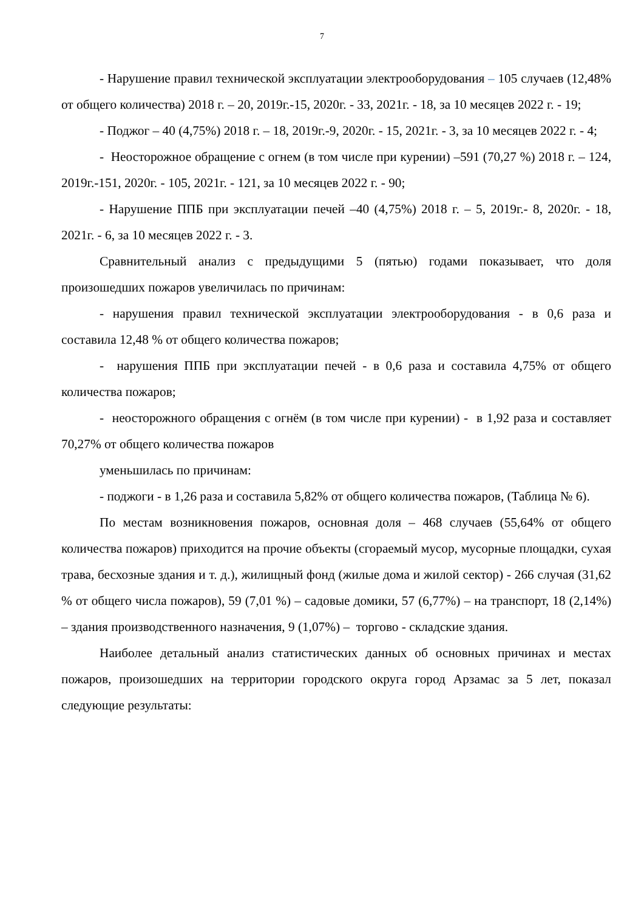7
- Нарушение правил технической эксплуатации электрооборудования – 105 случаев (12,48% от общего количества) 2018 г. – 20, 2019г.-15, 2020г. - 33, 2021г. - 18, за 10 месяцев 2022 г. - 19;
- Поджог – 40 (4,75%) 2018 г. – 18, 2019г.-9, 2020г. - 15, 2021г. - 3, за 10 месяцев 2022 г. - 4;
- Неосторожное обращение с огнем (в том числе при курении) –591 (70,27 %) 2018 г. – 124, 2019г.-151, 2020г. - 105, 2021г. - 121, за 10 месяцев 2022 г. - 90;
- Нарушение ППБ при эксплуатации печей –40 (4,75%) 2018 г. – 5, 2019г.- 8, 2020г. - 18, 2021г. - 6, за 10 месяцев 2022 г. - 3.
Сравнительный анализ с предыдущими 5 (пятью) годами показывает, что доля произошедших пожаров увеличилась по причинам:
- нарушения правил технической эксплуатации электрооборудования - в 0,6 раза и составила 12,48 % от общего количества пожаров;
- нарушения ППБ при эксплуатации печей - в 0,6 раза и составила 4,75% от общего количества пожаров;
- неосторожного обращения с огнём (в том числе при курении) - в 1,92 раза и составляет 70,27% от общего количества пожаров
уменьшилась по причинам:
- поджоги - в 1,26 раза и составила 5,82% от общего количества пожаров, (Таблица № 6).
По местам возникновения пожаров, основная доля – 468 случаев (55,64% от общего количества пожаров) приходится на прочие объекты (сгораемый мусор, мусорные площадки, сухая трава, бесхозные здания и т. д.), жилищный фонд (жилые дома и жилой сектор) - 266 случая (31,62 % от общего числа пожаров), 59 (7,01 %) – садовые домики, 57 (6,77%) – на транспорт, 18 (2,14%) – здания производственного назначения, 9 (1,07%) – торгово - складские здания.
Наиболее детальный анализ статистических данных об основных причинах и местах пожаров, произошедших на территории городского округа город Арзамас за 5 лет, показал следующие результаты: